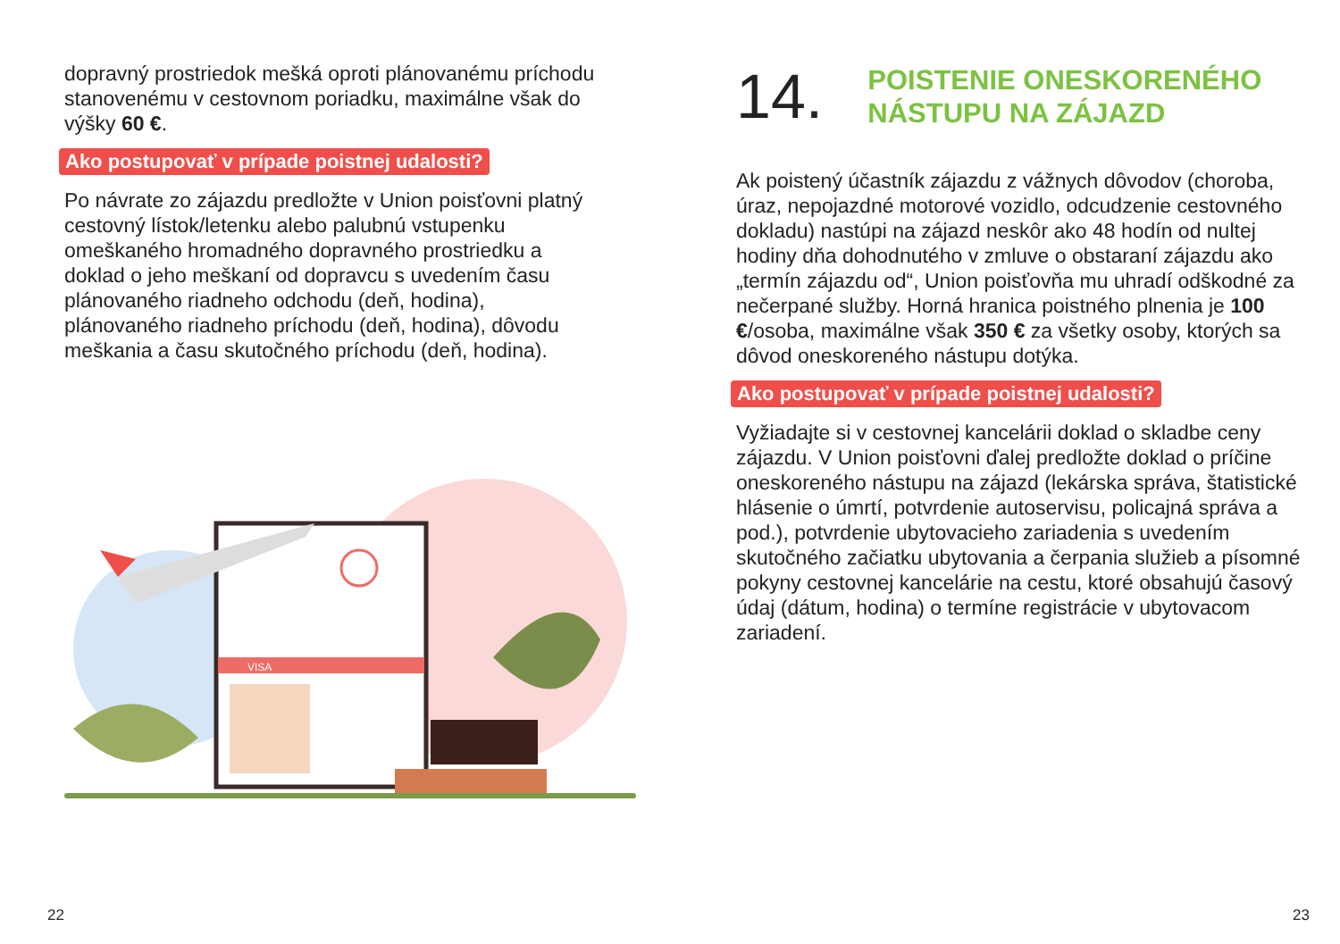dopravný prostriedok mešká oproti plánovanému príchodu stanovenému v cestovnom poriadku, maximálne však do výšky 60 €.
Ako postupovať v prípade poistnej udalosti?
Po návrate zo zájazdu predložte v Union poisťovni platný cestovný lístok/letenku alebo palubnú vstupenku omeškaného hromadného dopravného prostriedku a doklad o jeho meškaní od dopravcu s uvedením času plánovaného riadneho odchodu (deň, hodina), plánovaného riadneho príchodu (deň, hodina), dôvodu meškania a času skutočného príchodu (deň, hodina).
VISA
22
14. POISTENIE ONESKORENÉHO
NÁSTUPU NA ZÁJAZD
Ak poistený účastník zájazdu z vážnych dôvodov (choroba, úraz, nepojazdné motorové vozidlo, odcudzenie cestovného dokladu) nastúpi na zájazd neskôr ako 48 hodín od nultej hodiny dňa dohodnutého v zmluve o obstaraní zájazdu ako „termín zájazdu od“, Union poisťovňa mu uhradí odškodné za nečerpané služby. Horná hranica poistného plnenia je 100 €/osoba, maximálne však 350 € za všetky osoby, ktorých sa dôvod oneskoreného nástupu dotýka.
Ako postupovať v prípade poistnej udalosti?
Vyžiadajte si v cestovnej kancelárii doklad o skladbe ceny zájazdu. V Union poisťovni ďalej predložte doklad o príčine oneskoreného nástupu na zájazd (lekárska správa, štatistické hlásenie o úmrtí, potvrdenie autoservisu, policajná správa a pod.), potvrdenie ubytovacieho zariadenia s uvedením skutočného začiatku ubytovania a čerpania služieb a písomné pokyny cestovnej kancelárie na cestu, ktoré obsahujú časový údaj (dátum, hodina) o termíne registrácie v ubytovacom zariadení.
23